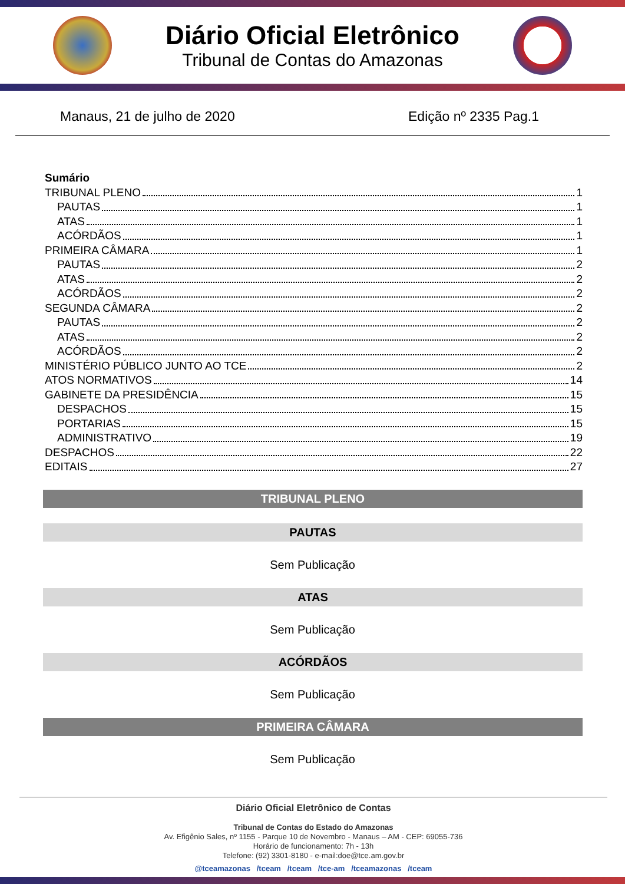Diário Oficial Eletrônico
Tribunal de Contas do Amazonas
Manaus, 21 de julho de 2020 Edição nº 2335 Pag.1
Sumário
TRIBUNAL PLENO 1
PAUTAS 1
ATAS 1
ACÓRDÃOS 1
PRIMEIRA CÂMARA 1
PAUTAS 2
ATAS 2
ACÓRDÃOS 2
SEGUNDA CÂMARA 2
PAUTAS 2
ATAS 2
ACÓRDÃOS 2
MINISTÉRIO PÚBLICO JUNTO AO TCE 2
ATOS NORMATIVOS 14
GABINETE DA PRESIDÊNCIA 15
DESPACHOS 15
PORTARIAS 15
ADMINISTRATIVO 19
DESPACHOS 22
EDITAIS 27
TRIBUNAL PLENO
PAUTAS
Sem Publicação
ATAS
Sem Publicação
ACÓRDÃOS
Sem Publicação
PRIMEIRA CÂMARA
Sem Publicação
Diário Oficial Eletrônico de Contas
Tribunal de Contas do Estado do Amazonas
Av. Efigênio Sales, nº 1155 - Parque 10 de Novembro - Manaus – AM - CEP: 69055-736
Horário de funcionamento: 7h - 13h
Telefone: (92) 3301-8180 - e-mail:doe@tce.am.gov.br
@tceamazonas /tceam /tceam /tce-am /tceamazonas /tceam